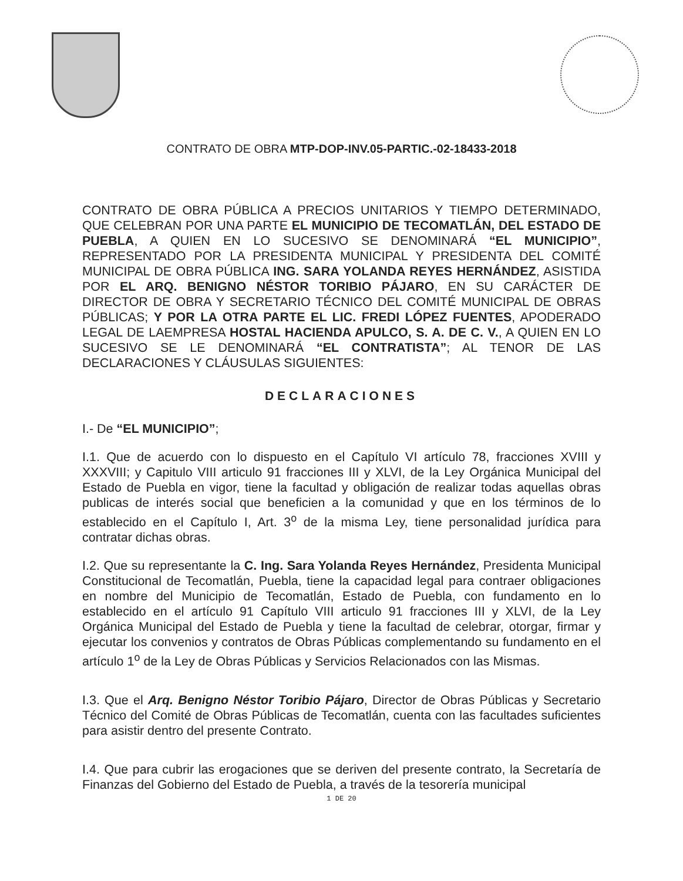CONTRATO DE OBRA MTP-DOP-INV.05-PARTIC.-02-18433-2018
CONTRATO DE OBRA PÚBLICA A PRECIOS UNITARIOS Y TIEMPO DETERMINADO, QUE CELEBRAN POR UNA PARTE EL MUNICIPIO DE TECOMATLÁN, DEL ESTADO DE PUEBLA, A QUIEN EN LO SUCESIVO SE DENOMINARÁ “EL MUNICIPIO”, REPRESENTADO POR LA PRESIDENTA MUNICIPAL Y PRESIDENTA DEL COMITÉ MUNICIPAL DE OBRA PÚBLICA ING. SARA YOLANDA REYES HERNÁNDEZ, ASISTIDA POR EL ARQ. BENIGNO NÉSTOR TORIBIO PÁJARO, EN SU CARÁCTER DE DIRECTOR DE OBRA Y SECRETARIO TÉCNICO DEL COMITÉ MUNICIPAL DE OBRAS PÚBLICAS; Y POR LA OTRA PARTE EL LIC. FREDI LÓPEZ FUENTES, APODERADO LEGAL DE LAEMPRESA HOSTAL HACIENDA APULCO, S. A. DE C. V., A QUIEN EN LO SUCESIVO SE LE DENOMINARÁ “EL CONTRATISTA”; AL TENOR DE LAS DECLARACIONES Y CLÁUSULAS SIGUIENTES:
DECLARACIONES
I.- De “EL MUNICIPIO”;
I.1. Que de acuerdo con lo dispuesto en el Capítulo VI artículo 78, fracciones XVIII y XXXVIII; y Capitulo VIII articulo 91 fracciones III y XLVI, de la Ley Orgánica Municipal del Estado de Puebla en vigor, tiene la facultad y obligación de realizar todas aquellas obras publicas de interés social que beneficien a la comunidad y que en los términos de lo establecido en el Capítulo I, Art. 3<sup>o</sup> de la misma Ley, tiene personalidad jurídica para contratar dichas obras.
I.2. Que su representante la C. Ing. Sara Yolanda Reyes Hernández, Presidenta Municipal Constitucional de Tecomatlán, Puebla, tiene la capacidad legal para contraer obligaciones en nombre del Municipio de Tecomatlán, Estado de Puebla, con fundamento en lo establecido en el artículo 91 Capítulo VIII articulo 91 fracciones III y XLVI, de la Ley Orgánica Municipal del Estado de Puebla y tiene la facultad de celebrar, otorgar, firmar y ejecutar los convenios y contratos de Obras Públicas complementando su fundamento en el artículo 1<sup>o</sup> de la Ley de Obras Públicas y Servicios Relacionados con las Mismas.
I.3. Que el Arq. Benigno Néstor Toribio Pájaro, Director de Obras Públicas y Secretario Técnico del Comité de Obras Públicas de Tecomatlán, cuenta con las facultades suficientes para asistir dentro del presente Contrato.
I.4. Que para cubrir las erogaciones que se deriven del presente contrato, la Secretaría de Finanzas del Gobierno del Estado de Puebla, a través de la tesorería municipal
1 DE 20